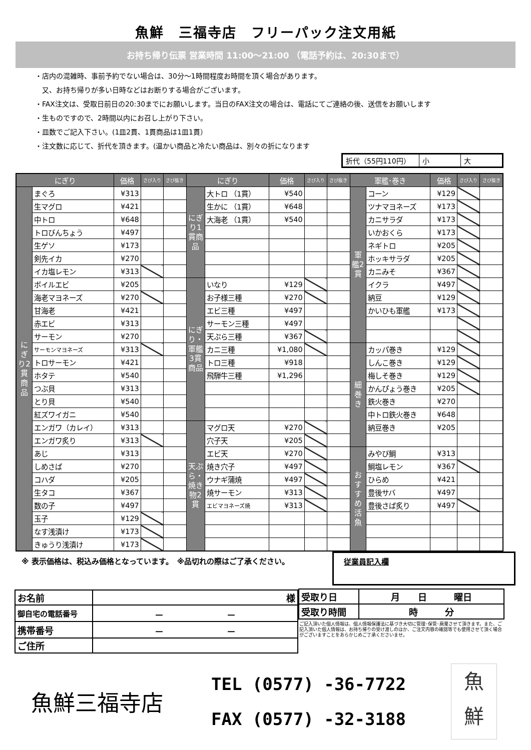魚鮮　三福寺店　フリーパック注文用紙
お持ち帰り伝票 営業時間 11:00～21:00 （電話予約は、20:30まで）
・店内の混雑時、事前予約でない場合は、30分～1時間程度お時間を頂く場合があります。
　又、お持ち帰りが多い日時などはお断りする場合がございます。
・FAX注文は、受取日前日の20:30までにお願いします。当日のFAX注文の場合は、電話にてご連絡の後、送信をお願いします
・生ものですので、2時間以内にお召し上がり下さい。
・皿数でご記入下さい。(1皿2貫、1貫商品は1皿1貫）
・注文数に応じて、折代を頂きます。(温かい商品と冷たい商品は、別々の折になります
| 折代（55円110円） | 小 | 大 |
| にぎり | | 価格 | さび入り | さび抜き | にぎり | | 価格 | さび入り | さび抜き | 軍艦･巻き | | 価格 | さび入り | さび抜き |
| --- | --- | --- | --- | --- | --- | --- | --- | --- | --- | --- | --- | --- | --- | --- |
| にぎり2貫商品 | まぐろ | ¥313 | | | にぎり1貫商品 | 大トロ （1貫） | ¥540 | | | 軍艦2貫 | コーン | ¥129 | | |
| | 生マグロ | ¥421 | | | | 生かに （1貫） | ¥648 | | | | ツナマヨネーズ | ¥173 | | |
| | 中トロ | ¥648 | | | | 大海老 （1貫） | ¥540 | | | | カニサラダ | ¥173 | | |
| | トロびんちょう | ¥497 | | | | | | | | | いかおくら | ¥173 | | |
| | 生ゲソ | ¥173 | | | | | | | | | ネギトロ | ¥205 | | |
| | 剣先イカ | ¥270 | | | | | | | | | ホッキサラダ | ¥205 | | |
| | イカ塩レモン | ¥313 | | | | | | | | | カニみそ | ¥367 | | |
| | ボイルエビ | ¥205 | | | にぎり・軍艦3貫商品 | いなり | ¥129 | | | | イクラ | ¥497 | | |
| | 海老マヨネーズ | ¥270 | | | | お子様三種 | ¥270 | | | | 納豆 | ¥129 | | |
| | 甘海老 | ¥421 | | | | エビ三種 | ¥497 | | | | かいひも軍艦 | ¥173 | | |
| | 赤エビ | ¥313 | | | | サーモン三種 | ¥497 | | | | | | | |
| | サーモン | ¥270 | | | | 天ぷら三種 | ¥367 | | | | | | | |
| | サーモンマヨネーズ | ¥313 | | | | カニ三種 | ¥1,080 | | | 細巻き | カッパ巻き | ¥129 | | |
| | トロサーモン | ¥421 | | | | トロ三種 | ¥918 | | | | しんこ巻き | ¥129 | | |
| | ホタテ | ¥540 | | | | 飛騨牛三種 | ¥1,296 | | | | 梅しそ巻き | ¥129 | | |
| | つぶ貝 | ¥313 | | | | | | | | | かんぴょう巻き | ¥205 | | |
| | とり貝 | ¥540 | | | | | | | | | 鉄火巻き | ¥270 | | |
| | 紅ズワイガニ | ¥540 | | | | | | | | | 中トロ鉄火巻き | ¥648 | | |
| | エンガワ（カレイ） | ¥313 | | | 天ぷら・焼き物2貫 | マグロ天 | ¥270 | | | | 納豆巻き | ¥205 | | |
| | エンガワ炙り | ¥313 | | | | 穴子天 | ¥205 | | | | | | | |
| | あじ | ¥313 | | | | エビ天 | ¥270 | | | おすすめ活魚 | みやび鯛 | ¥313 | | |
| | しめさば | ¥270 | | | | 焼き穴子 | ¥497 | | | | 鯛塩レモン | ¥367 | | |
| | コハダ | ¥205 | | | | ウナギ蒲焼 | ¥497 | | | | ひらめ | ¥421 | | |
| | 生タコ | ¥367 | | | | 焼サーモン | ¥313 | | | | 豊後サバ | ¥497 | | |
| | 数の子 | ¥497 | | | | エビマヨネーズ焼 | ¥313 | | | | 豊後さば炙り | ¥497 | | |
| | 玉子 | ¥129 | | | | | | | | | | | | |
| | なす浅漬け | ¥173 | | | | | | | | | | | | |
| | きゅうり浅漬け | ¥173 | | | | | | | | | | | | |
※ 表示価格は、税込み価格となっています。　※品切れの際はご了承ください。
従業員記入欄
| お名前 | 様 |
| 御自宅の電話番号 | － － |
| 携帯番号 | － － |
| ご住所 | |
| 受取り日 | 月 日 曜日 |
| 受取り時間 | 時 分 |
ご記入頂いた個人情報は、個人情報保護法に基づき大切に管理･保管･廃棄させて頂きます。また、ご記入頂いた個人情報は、お持ち帰りの受け渡しのほか、ご注文内容の確認等でも使用させて頂く場合がございますことをあらかじめご了承くださいませ。
魚鮮三福寺店
TEL (0577) -36-7722
FAX (0577) -32-3188
魚
鮮